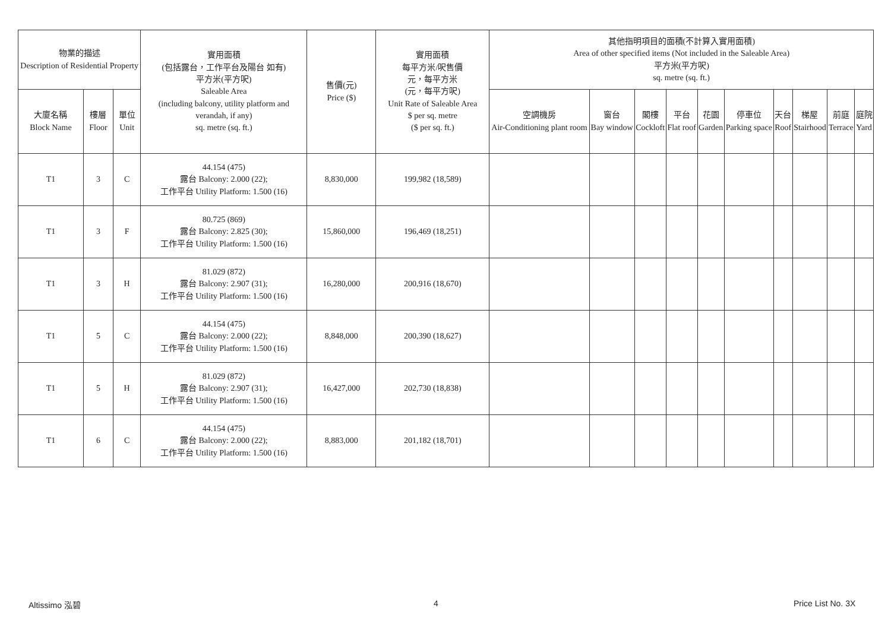| 物業的描述 Description of Residential Property | | | 實用面積 (包括露台，工作平台及陽台 如有) 平方米(平方呎) Saleable Area (including balcony, utility platform and verandah, if any) sq. metre (sq. ft.) | 售價(元) Price ($) | 實用面積 每平方米/呎售價 元，每平方米 (元，每平方呎) Unit Rate of Saleable Area $ per sq. metre ($ per sq. ft.) | 其他指明項目的面積(不計算入實用面積) Area of other specified items (Not included in the Saleable Area) 平方米(平方呎) sq. metre (sq. ft.) | | | | | | | | | |
| --- | --- | --- | --- | --- | --- | --- | --- | --- | --- | --- | --- | --- | --- | --- | --- |
| 大廈名稱 Block Name | 樓層 Floor | 單位 Unit | | | | 空調機房 Air-Conditioning plant room | 窗台 Bay window | 閣樓 Cockloft | 平台 Flat roof | 花園 Garden | 停車位 Parking space | 天台 Roof | 梯屋 Stairhood | 前庭 Terrace | 庭院 Yard |
| T1 | 3 | C | 44.154 (475) 露台 Balcony: 2.000 (22); 工作平台 Utility Platform: 1.500 (16) | 8,830,000 | 199,982 (18,589) | | | | | | | | | | |
| T1 | 3 | F | 80.725 (869) 露台 Balcony: 2.825 (30); 工作平台 Utility Platform: 1.500 (16) | 15,860,000 | 196,469 (18,251) | | | | | | | | | | |
| T1 | 3 | H | 81.029 (872) 露台 Balcony: 2.907 (31); 工作平台 Utility Platform: 1.500 (16) | 16,280,000 | 200,916 (18,670) | | | | | | | | | | |
| T1 | 5 | C | 44.154 (475) 露台 Balcony: 2.000 (22); 工作平台 Utility Platform: 1.500 (16) | 8,848,000 | 200,390 (18,627) | | | | | | | | | | |
| T1 | 5 | H | 81.029 (872) 露台 Balcony: 2.907 (31); 工作平台 Utility Platform: 1.500 (16) | 16,427,000 | 202,730 (18,838) | | | | | | | | | | |
| T1 | 6 | C | 44.154 (475) 露台 Balcony: 2.000 (22); 工作平台 Utility Platform: 1.500 (16) | 8,883,000 | 201,182 (18,701) | | | | | | | | | | |
Altissimo 泓碧 4 Price List No. 3X